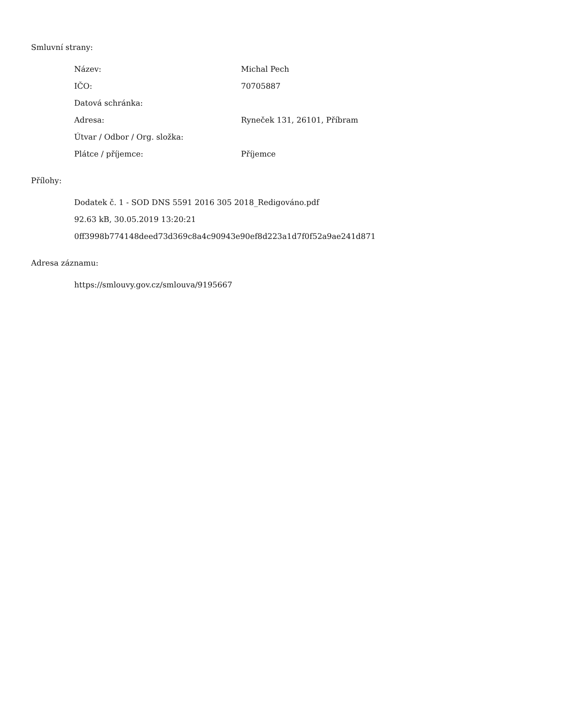Smluvní strany:
| Název: | Michal Pech |
| IČO: | 70705887 |
| Datová schránka: | |
| Adresa: | Ryneček 131, 26101, Příbram |
| Útvar / Odbor / Org. složka: | |
| Plátce / příjemce: | Příjemce |
Přílohy:
Dodatek č. 1 - SOD DNS 5591 2016 305 2018_Redigováno.pdf
92.63 kB, 30.05.2019 13:20:21
0ff3998b774148deed73d369c8a4c90943e90ef8d223a1d7f0f52a9ae241d871
Adresa záznamu:
https://smlouvy.gov.cz/smlouva/9195667